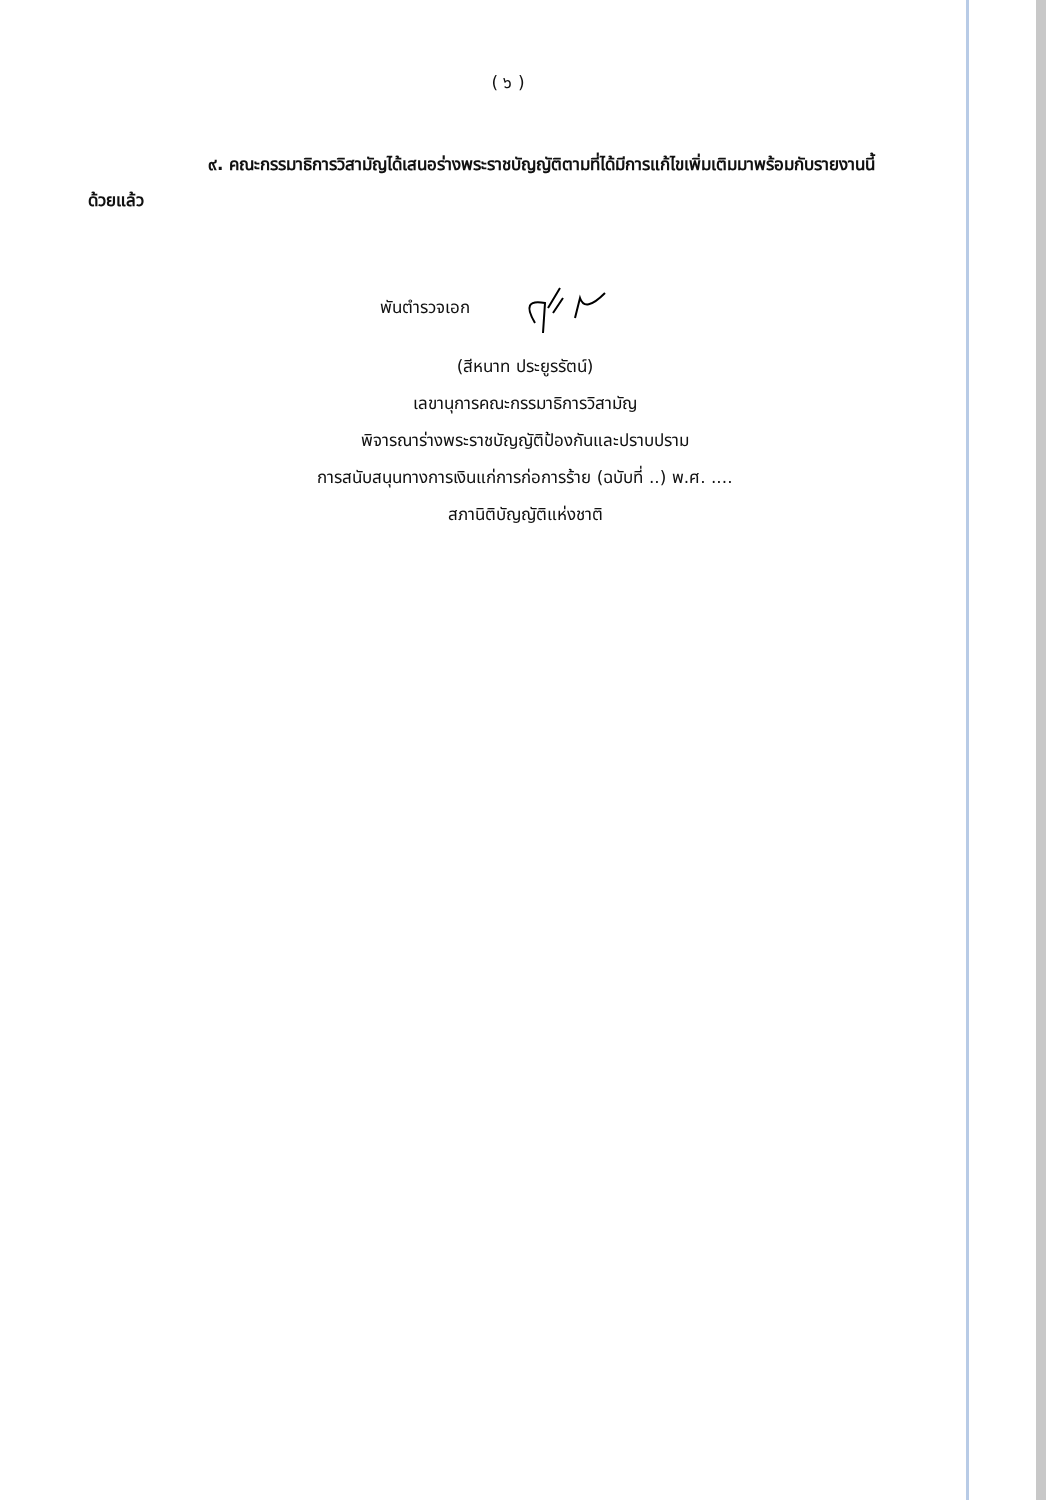( ๖ )
๙. คณะกรรมาธิการวิสามัญได้เสนอร่างพระราชบัญญัติตามที่ได้มีการแก้ไขเพิ่มเติมมาพร้อมกับรายงานนี้ด้วยแล้ว
พันตำรวจเอก
(สีหนาท ประยูรรัตน์)
เลขานุการคณะกรรมาธิการวิสามัญ
พิจารณาร่างพระราชบัญญัติป้องกันและปราบปราม
การสนับสนุนทางการเงินแก่การก่อการร้าย (ฉบับที่ ..) พ.ศ. ....
สภานิติบัญญัติแห่งชาติ